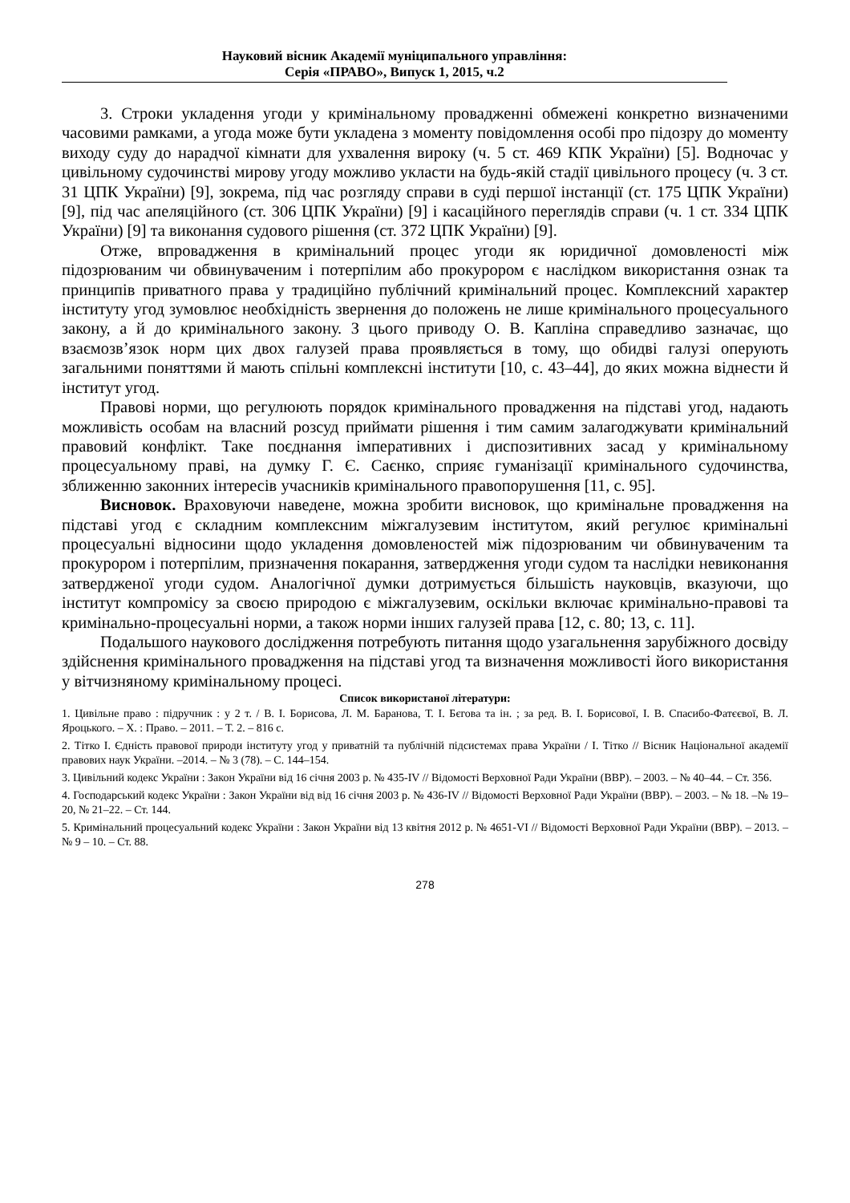Науковий вісник Академії муніципального управління:
Серія «ПРАВО», Випуск 1, 2015, ч.2
3. Строки укладення угоди у кримінальному провадженні обмежені конкретно визначеними часовими рамками, а угода може бути укладена з моменту повідомлення особі про підозру до моменту виходу суду до нарадчої кімнати для ухвалення вироку (ч. 5 ст. 469 КПК України) [5]. Водночас у цивільному судочинстві мирову угоду можливо укласти на будь-якій стадії цивільного процесу (ч. 3 ст. 31 ЦПК України) [9], зокрема, під час розгляду справи в суді першої інстанції (ст. 175 ЦПК України) [9], під час апеляційного (ст. 306 ЦПК України) [9] і касаційного переглядів справи (ч. 1 ст. 334 ЦПК України) [9] та виконання судового рішення (ст. 372 ЦПК України) [9].
Отже, впровадження в кримінальний процес угоди як юридичної домовленості між підозрюваним чи обвинуваченим і потерпілим або прокурором є наслідком використання ознак та принципів приватного права у традиційно публічний кримінальний процес. Комплексний характер інституту угод зумовлює необхідність звернення до положень не лише кримінального процесуального закону, а й до кримінального закону. З цього приводу О. В. Капліна справедливо зазначає, що взаємозв’язок норм цих двох галузей права проявляється в тому, що обидві галузі оперують загальними поняттями й мають спільні комплексні інститути [10, с. 43–44], до яких можна віднести й інститут угод.
Правові норми, що регулюють порядок кримінального провадження на підставі угод, надають можливість особам на власний розсуд приймати рішення і тим самим залагоджувати кримінальний правовий конфлікт. Таке поєднання імперативних і диспозитивних засад у кримінальному процесуальному праві, на думку Г. Є. Саєнко, сприяє гуманізації кримінального судочинства, зближенню законних інтересів учасників кримінального правопорушення [11, с. 95].
Висновок. Враховуючи наведене, можна зробити висновок, що кримінальне провадження на підставі угод є складним комплексним міжгалузевим інститутом, який регулює кримінальні процесуальні відносини щодо укладення домовленостей між підозрюваним чи обвинуваченим та прокурором і потерпілим, призначення покарання, затвердження угоди судом та наслідки невиконання затвердженої угоди судом. Аналогічної думки дотримується більшість науковців, вказуючи, що інститут компромісу за своєю природою є міжгалузевим, оскільки включає кримінально-правові та кримінально-процесуальні норми, а також норми інших галузей права [12, с. 80; 13, с. 11].
Подальшого наукового дослідження потребують питання щодо узагальнення зарубіжного досвіду здійснення кримінального провадження на підставі угод та визначення можливості його використання у вітчизняному кримінальному процесі.
Список використаної літератури:
1. Цивільне право : підручник : у 2 т. / В. І. Борисова, Л. М. Баранова, Т. І. Бєгова та ін. ; за ред. В. І. Борисової, І. В. Спасибо-Фатєєвої, В. Л. Яроцького. – Х. : Право. – 2011. – Т. 2. – 816 с.
2. Тітко І. Єдність правової природи інституту угод у приватній та публічній підсистемах права України / І. Тітко // Вісник Національної академії правових наук України. –2014. – № 3 (78). – С. 144–154.
3. Цивільний кодекс України : Закон України від 16 січня 2003 р. № 435-IV // Відомості Верховної Ради України (ВВР). – 2003. – № 40–44. – Ст. 356.
4. Господарський кодекс України : Закон України від від 16 січня 2003 р. № 436-IV // Відомості Верховної Ради України (ВВР). – 2003. – № 18. –№ 19–20, № 21–22. – Ст. 144.
5. Кримінальний процесуальний кодекс України : Закон України від 13 квітня 2012 р. № 4651-VI // Відомості Верховної Ради України (ВВР). – 2013. – № 9 – 10. – Ст. 88.
278